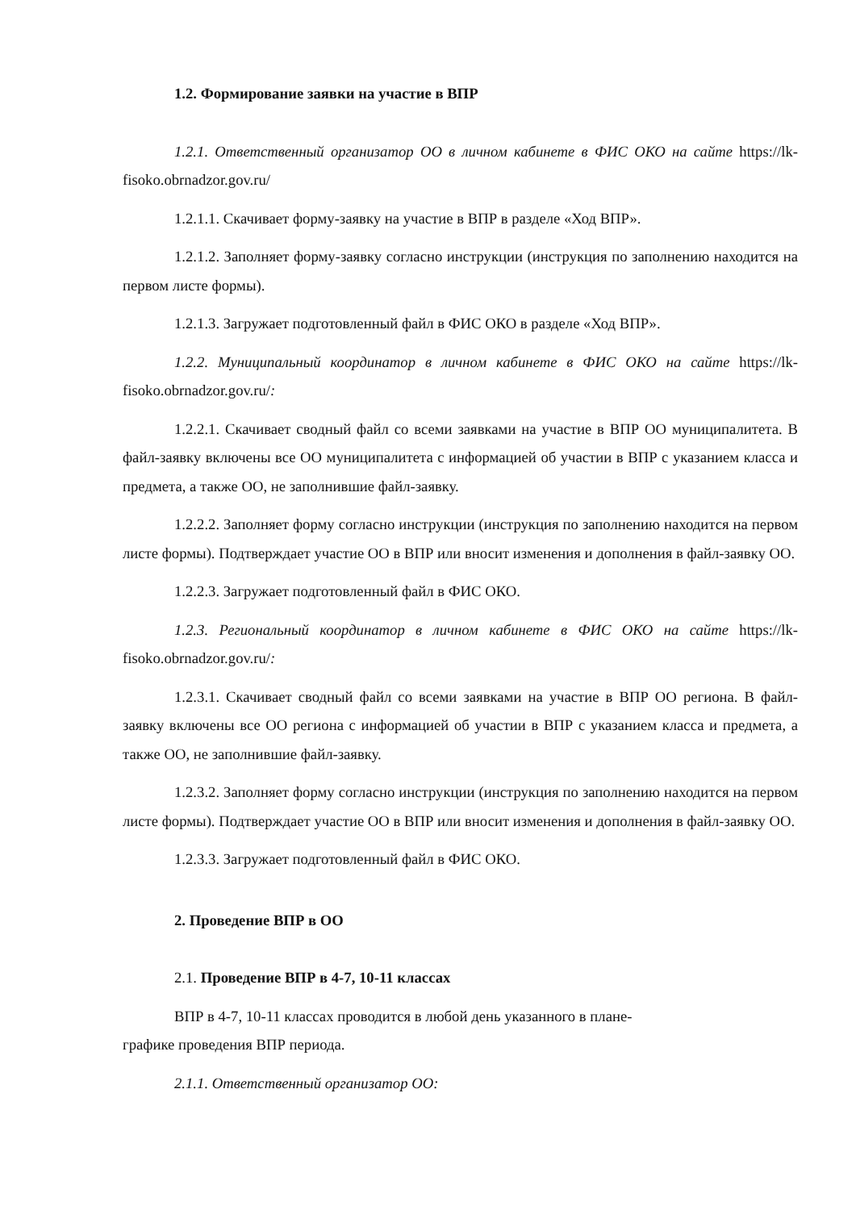1.2. Формирование заявки на участие в ВПР
1.2.1. Ответственный организатор ОО в личном кабинете в ФИС ОКО на сайте https://lk-fisoko.obrnadzor.gov.ru/
1.2.1.1. Скачивает форму-заявку на участие в ВПР в разделе «Ход ВПР».
1.2.1.2. Заполняет форму-заявку согласно инструкции (инструкция по заполнению находится на первом листе формы).
1.2.1.3. Загружает подготовленный файл в ФИС ОКО в разделе «Ход ВПР».
1.2.2. Муниципальный координатор в личном кабинете в ФИС ОКО на сайте https://lk-fisoko.obrnadzor.gov.ru/:
1.2.2.1. Скачивает сводный файл со всеми заявками на участие в ВПР ОО муниципалитета. В файл-заявку включены все ОО муниципалитета с информацией об участии в ВПР с указанием класса и предмета, а также ОО, не заполнившие файл-заявку.
1.2.2.2. Заполняет форму согласно инструкции (инструкция по заполнению находится на первом листе формы). Подтверждает участие ОО в ВПР или вносит изменения и дополнения в файл-заявку ОО.
1.2.2.3. Загружает подготовленный файл в ФИС ОКО.
1.2.3. Региональный координатор в личном кабинете в ФИС ОКО на сайте https://lk-fisoko.obrnadzor.gov.ru/:
1.2.3.1. Скачивает сводный файл со всеми заявками на участие в ВПР ОО региона. В файл-заявку включены все ОО региона с информацией об участии в ВПР с указанием класса и предмета, а также ОО, не заполнившие файл-заявку.
1.2.3.2. Заполняет форму согласно инструкции (инструкция по заполнению находится на первом листе формы). Подтверждает участие ОО в ВПР или вносит изменения и дополнения в файл-заявку ОО.
1.2.3.3. Загружает подготовленный файл в ФИС ОКО.
2. Проведение ВПР в ОО
2.1. Проведение ВПР в 4-7, 10-11 классах
ВПР в 4-7, 10-11 классах проводится в любой день указанного в плане-
графике проведения ВПР периода.
2.1.1. Ответственный организатор ОО: